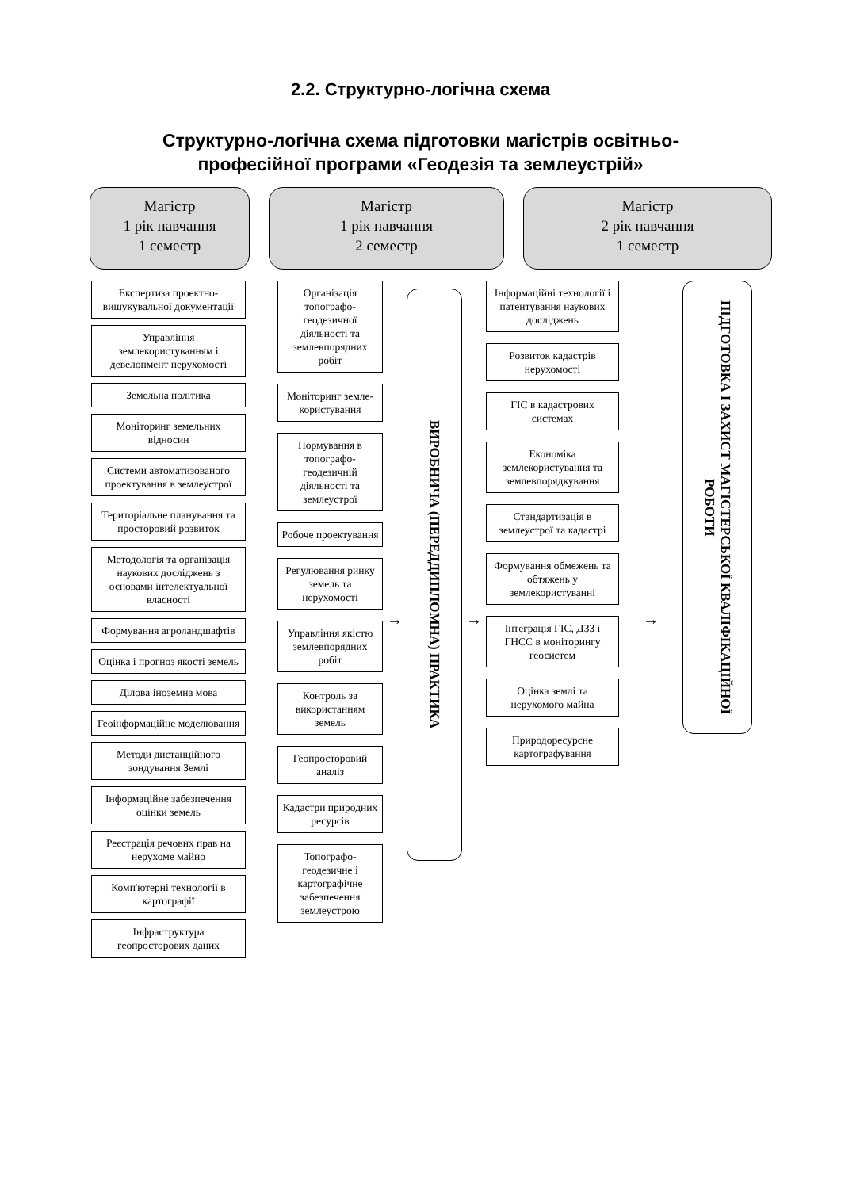2.2. Структурно-логічна схема
Структурно-логічна схема підготовки магістрів освітньо-
професійної програми «Геодезія та землеустрій»
Магістр
1 рік навчання
1 семестр
Магістр
1 рік навчання
2 семестр
Магістр
2 рік навчання
1 семестр
Експертиза проектно-вишукувальної документації
Управління землекористуванням і девелопмент нерухомості
Земельна політика
Моніторинг земельних відносин
Системи автоматизованого проектування в землеустрої
Територіальне планування та просторовий розвиток
Методологія та організація наукових досліджень з основами інтелектуальної власності
Формування агроландшафтів
Оцінка і прогноз якості земель
Ділова іноземна мова
Геоінформаційне моделювання
Методи дистанційного зондування Землі
Інформаційне забезпечення оцінки земель
Реєстрація речових прав на нерухоме майно
Комп'ютерні технології в картографії
Інфраструктура геопросторових даних
Організація топографо-геодезичної діяльності та землевпорядних робіт
Моніторинг земле-користування
Нормування в топографо-геодезичній діяльності та землеустрої
Робоче проектування
Регулювання ринку земель та нерухомості
Управління якістю землевпорядних робіт
Контроль за використанням земель
Геопросторовий аналіз
Кадастри природних ресурсів
Топографо-геодезичне і картографічне забезпечення землеустрою
→
ВИРОБНИЧА (ПЕРЕДДИПЛОМНА) ПРАКТИКА
→
Інформаційні технології і патентування наукових досліджень
Розвиток кадастрів нерухомості
ГІС в кадастрових системах
Економіка землекористування та землевпорядкування
Стандартизація в землеустрої та кадастрі
Формування обмежень та обтяжень у землекористуванні
Інтеграція ГІС, ДЗЗ і ГНСС в моніторингу геосистем
Оцінка землі та нерухомого майна
Природоресурсне картографування
→
ПІДГОТОВКА І ЗАХИСТ МАГІСТЕРСЬКОЇ КВАЛІФІКАЦІЙНОЇ РОБОТИ